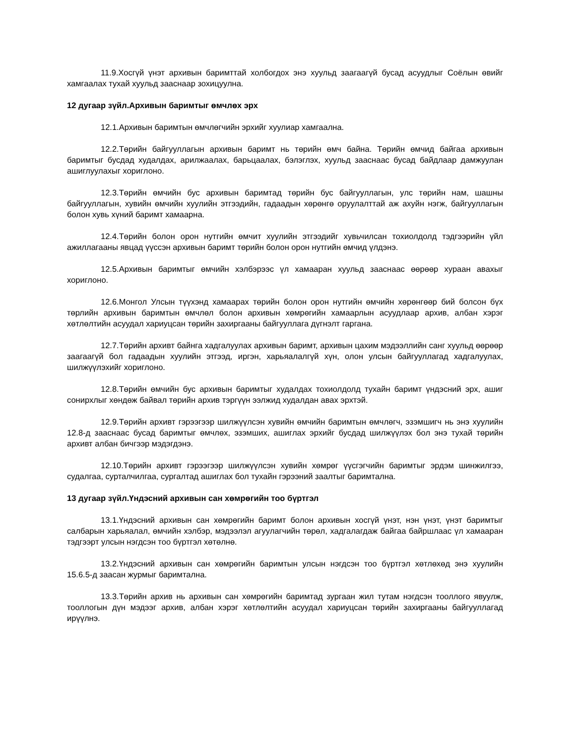11.9.Хосгүй үнэт архивын баримттай холбогдох энэ хуульд заагаагүй бусад асуудлыг Соёлын өвийг хамгаалах тухай хуульд зааснаар зохицуулна.
12 дугаар зүйл.Архивын баримтыг өмчлөх эрх
12.1.Архивын баримтын өмчлөгчийн эрхийг хуулиар хамгаална.
12.2.Төрийн байгууллагын архивын баримт нь төрийн өмч байна. Төрийн өмчид байгаа архивын баримтыг бусдад худалдах, арилжаалах, барьцаалах, бэлэглэх, хуульд зааснаас бусад байдлаар дамжуулан ашиглуулахыг хориглоно.
12.3.Төрийн өмчийн бус архивын баримтад төрийн бус байгууллагын, улс төрийн нам, шашны байгууллагын, хувийн өмчийн хуулийн этгээдийн, гадаадын хөрөнгө оруулалттай аж ахуйн нэгж, байгууллагын болон хувь хүний баримт хамаарна.
12.4.Төрийн болон орон нутгийн өмчит хуулийн этгээдийг хувьчилсан тохиолдолд тэдгээрийн үйл ажиллагааны явцад үүссэн архивын баримт төрийн болон орон нутгийн өмчид үлдэнэ.
12.5.Архивын баримтыг өмчийн хэлбэрээс үл хамааран хуульд зааснаас өөрөөр хураан авахыг хориглоно.
12.6.Монгол Улсын түүхэнд хамаарах төрийн болон орон нутгийн өмчийн хөрөнгөөр бий болсон бүх төрлийн архивын баримтын өмчлөл болон архивын хөмрөгийн хамаарлын асуудлаар архив, албан хэрэг хөтлөлтийн асуудал хариуцсан төрийн захиргааны байгууллага дүгнэлт гаргана.
12.7.Төрийн архивт байнга хадгалуулах архивын баримт, архивын цахим мэдээллийн санг хуульд өөрөөр заагаагүй бол гадаадын хуулийн этгээд, иргэн, харьяалалгүй хүн, олон улсын байгууллагад хадгалуулах, шилжүүлэхийг хориглоно.
12.8.Төрийн өмчийн бус архивын баримтыг худалдах тохиолдолд тухайн баримт үндэсний эрх, ашиг сонирхлыг хөндөж байвал төрийн архив тэргүүн ээлжид худалдан авах эрхтэй.
12.9.Төрийн архивт гэрээгээр шилжүүлсэн хувийн өмчийн баримтын өмчлөгч, эзэмшигч нь энэ хуулийн 12.8-д зааснаас бусад баримтыг өмчлөх, эзэмших, ашиглах эрхийг бусдад шилжүүлэх бол энэ тухай төрийн архивт албан бичгээр мэдэгдэнэ.
12.10.Төрийн архивт гэрээгээр шилжүүлсэн хувийн хөмрөг үүсгэгчийн баримтыг эрдэм шинжилгээ, судалгаа, сурталчилгаа, сургалтад ашиглах бол тухайн гэрээний заалтыг баримтална.
13 дугаар зүйл.Үндэсний архивын сан хөмрөгийн тоо бүртгэл
13.1.Үндэсний архивын сан хөмрөгийн баримт болон архивын хосгүй үнэт, нэн үнэт, үнэт баримтыг салбарын харьяалал, өмчийн хэлбэр, мэдээлэл агуулагчийн төрөл, хадгалагдаж байгаа байршлаас үл хамааран тэдгээрт улсын нэгдсэн тоо бүртгэл хөтөлнө.
13.2.Үндэсний архивын сан хөмрөгийн баримтын улсын нэгдсэн тоо бүртгэл хөтлөхөд энэ хуулийн 15.6.5-д заасан журмыг баримтална.
13.3.Төрийн архив нь архивын сан хөмрөгийн баримтад зургаан жил тутам нэгдсэн тооллого явуулж, тооллогын дүн мэдээг архив, албан хэрэг хөтлөлтийн асуудал хариуцсан төрийн захиргааны байгууллагад ирүүлнэ.